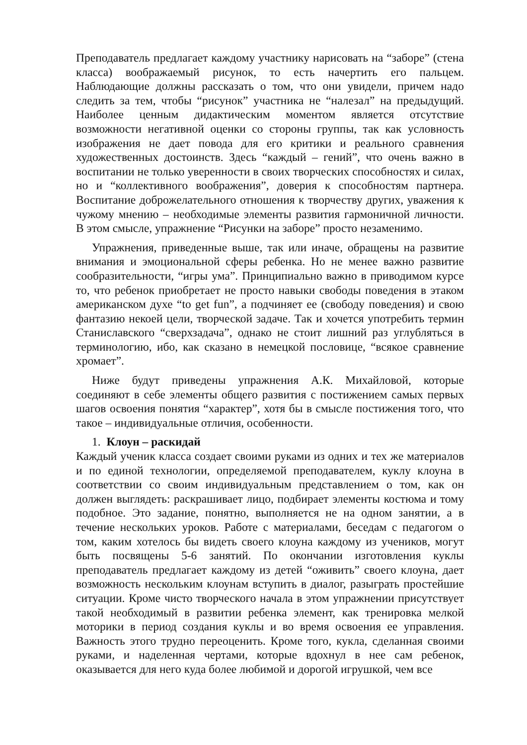Преподаватель предлагает каждому участнику нарисовать на “заборе” (стена класса) воображаемый рисунок, то есть начертить его пальцем. Наблюдающие должны рассказать о том, что они увидели, причем надо следить за тем, чтобы “рисунок” участника не “налезал” на предыдущий. Наиболее ценным дидактическим моментом является отсутствие возможности негативной оценки со стороны группы, так как условность изображения не дает повода для его критики и реального сравнения художественных достоинств. Здесь “каждый – гений”, что очень важно в воспитании не только уверенности в своих творческих способностях и силах, но и “коллективного воображения”, доверия к способностям партнера. Воспитание доброжелательного отношения к творчеству других, уважения к чужому мнению – необходимые элементы развития гармоничной личности. В этом смысле, упражнение “Рисунки на заборе” просто незаменимо.
Упражнения, приведенные выше, так или иначе, обращены на развитие внимания и эмоциональной сферы ребенка. Но не менее важно развитие сообразительности, “игры ума”. Принципиально важно в приводимом курсе то, что ребенок приобретает не просто навыки свободы поведения в этаком американском духе “to get fun”, а подчиняет ее (свободу поведения) и свою фантазию некоей цели, творческой задаче. Так и хочется употребить термин Станиславского “сверхзадача”, однако не стоит лишний раз углубляться в терминологию, ибо, как сказано в немецкой пословице, “всякое сравнение хромает”.
Ниже будут приведены упражнения А.К. Михайловой, которые соединяют в себе элементы общего развития с постижением самых первых шагов освоения понятия “характер”, хотя бы в смысле постижения того, что такое – индивидуальные отличия, особенности.
1. Клоун – раскидай
Каждый ученик класса создает своими руками из одних и тех же материалов и по единой технологии, определяемой преподавателем, куклу клоуна в соответствии со своим индивидуальным представлением о том, как он должен выглядеть: раскрашивает лицо, подбирает элементы костюма и тому подобное. Это задание, понятно, выполняется не на одном занятии, а в течение нескольких уроков. Работе с материалами, беседам с педагогом о том, каким хотелось бы видеть своего клоуна каждому из учеников, могут быть посвящены 5-6 занятий. По окончании изготовления куклы преподаватель предлагает каждому из детей “оживить” своего клоуна, дает возможность нескольким клоунам вступить в диалог, разыграть простейшие ситуации. Кроме чисто творческого начала в этом упражнении присутствует такой необходимый в развитии ребенка элемент, как тренировка мелкой моторики в период создания куклы и во время освоения ее управления. Важность этого трудно переоценить. Кроме того, кукла, сделанная своими руками, и наделенная чертами, которые вдохнул в нее сам ребенок, оказывается для него куда более любимой и дорогой игрушкой, чем все